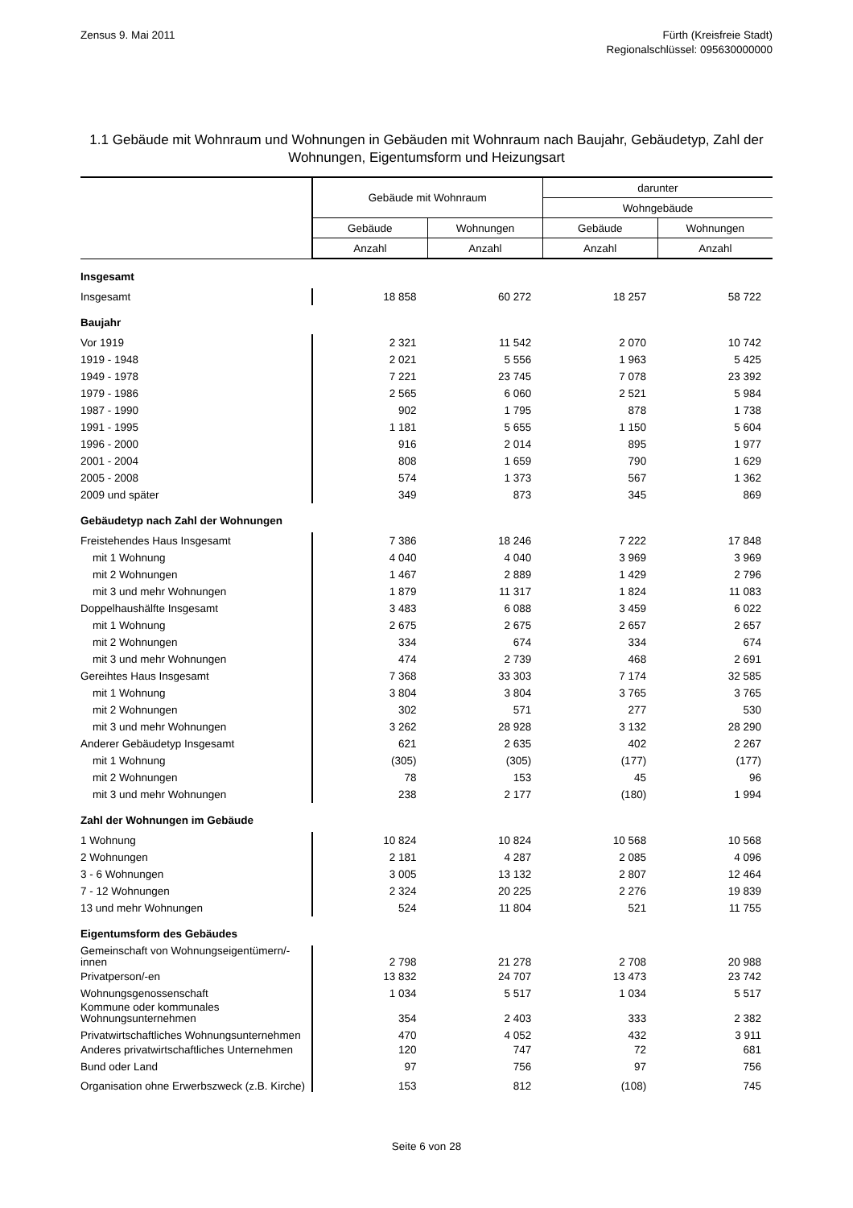Zensus 9. Mai 2011 Fürth (Kreisfreie Stadt)
Regionalschlüssel: 095630000000
1.1 Gebäude mit Wohnraum und Wohnungen in Gebäuden mit Wohnraum nach Baujahr, Gebäudetyp, Zahl der Wohnungen, Eigentumsform und Heizungsart
| | Gebäude mit Wohnraum | | darunter | |
| --- | --- | --- | --- | --- |
| | | | Wohngebäude | |
| | Gebäude | Wohnungen | Gebäude | Wohnungen |
| | Anzahl | Anzahl | Anzahl | Anzahl |
| Insgesamt | | | | |
| Insgesamt | 18 858 | 60 272 | 18 257 | 58 722 |
| Baujahr | | | | |
| Vor 1919 | 2 321 | 11 542 | 2 070 | 10 742 |
| 1919 - 1948 | 2 021 | 5 556 | 1 963 | 5 425 |
| 1949 - 1978 | 7 221 | 23 745 | 7 078 | 23 392 |
| 1979 - 1986 | 2 565 | 6 060 | 2 521 | 5 984 |
| 1987 - 1990 | 902 | 1 795 | 878 | 1 738 |
| 1991 - 1995 | 1 181 | 5 655 | 1 150 | 5 604 |
| 1996 - 2000 | 916 | 2 014 | 895 | 1 977 |
| 2001 - 2004 | 808 | 1 659 | 790 | 1 629 |
| 2005 - 2008 | 574 | 1 373 | 567 | 1 362 |
| 2009 und später | 349 | 873 | 345 | 869 |
| Gebäudetyp nach Zahl der Wohnungen | | | | |
| Freistehendes Haus Insgesamt | 7 386 | 18 246 | 7 222 | 17 848 |
| mit 1 Wohnung | 4 040 | 4 040 | 3 969 | 3 969 |
| mit 2 Wohnungen | 1 467 | 2 889 | 1 429 | 2 796 |
| mit 3 und mehr Wohnungen | 1 879 | 11 317 | 1 824 | 11 083 |
| Doppelhaushälfte Insgesamt | 3 483 | 6 088 | 3 459 | 6 022 |
| mit 1 Wohnung | 2 675 | 2 675 | 2 657 | 2 657 |
| mit 2 Wohnungen | 334 | 674 | 334 | 674 |
| mit 3 und mehr Wohnungen | 474 | 2 739 | 468 | 2 691 |
| Gereihtes Haus Insgesamt | 7 368 | 33 303 | 7 174 | 32 585 |
| mit 1 Wohnung | 3 804 | 3 804 | 3 765 | 3 765 |
| mit 2 Wohnungen | 302 | 571 | 277 | 530 |
| mit 3 und mehr Wohnungen | 3 262 | 28 928 | 3 132 | 28 290 |
| Anderer Gebäudetyp Insgesamt | 621 | 2 635 | 402 | 2 267 |
| mit 1 Wohnung | (305) | (305) | (177) | (177) |
| mit 2 Wohnungen | 78 | 153 | 45 | 96 |
| mit 3 und mehr Wohnungen | 238 | 2 177 | (180) | 1 994 |
| Zahl der Wohnungen im Gebäude | | | | |
| 1 Wohnung | 10 824 | 10 824 | 10 568 | 10 568 |
| 2 Wohnungen | 2 181 | 4 287 | 2 085 | 4 096 |
| 3 - 6 Wohnungen | 3 005 | 13 132 | 2 807 | 12 464 |
| 7 - 12 Wohnungen | 2 324 | 20 225 | 2 276 | 19 839 |
| 13 und mehr Wohnungen | 524 | 11 804 | 521 | 11 755 |
| Eigentumsform des Gebäudes | | | | |
| Gemeinschaft von Wohnungseigentümern/-innen | 2 798 | 21 278 | 2 708 | 20 988 |
| Privatperson/-en | 13 832 | 24 707 | 13 473 | 23 742 |
| Wohnungsgenossenschaft | 1 034 | 5 517 | 1 034 | 5 517 |
| Kommune oder kommunales Wohnungsunternehmen | 354 | 2 403 | 333 | 2 382 |
| Privatwirtschaftliches Wohnungsunternehmen | 470 | 4 052 | 432 | 3 911 |
| Anderes privatwirtschaftliches Unternehmen | 120 | 747 | 72 | 681 |
| Bund oder Land | 97 | 756 | 97 | 756 |
| Organisation ohne Erwerbszweck (z.B. Kirche) | 153 | 812 | (108) | 745 |
Seite 6 von 28